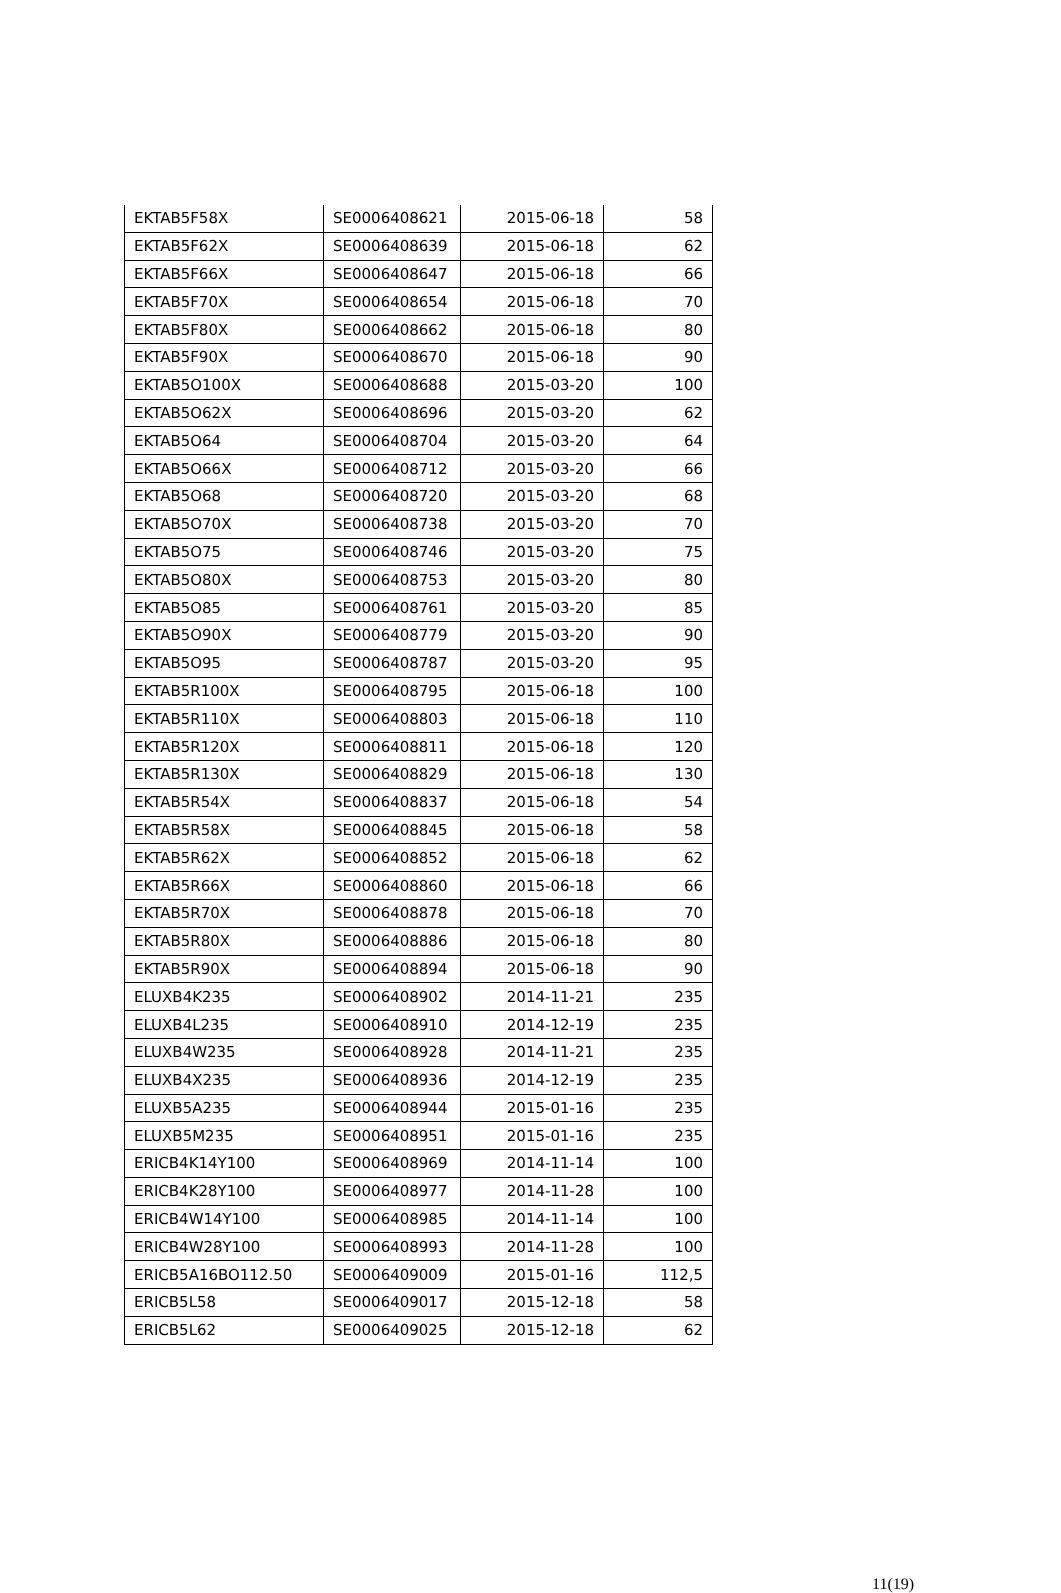| EKTAB5F58X | SE0006408621 | 2015-06-18 | 58 |
| EKTAB5F62X | SE0006408639 | 2015-06-18 | 62 |
| EKTAB5F66X | SE0006408647 | 2015-06-18 | 66 |
| EKTAB5F70X | SE0006408654 | 2015-06-18 | 70 |
| EKTAB5F80X | SE0006408662 | 2015-06-18 | 80 |
| EKTAB5F90X | SE0006408670 | 2015-06-18 | 90 |
| EKTAB5O100X | SE0006408688 | 2015-03-20 | 100 |
| EKTAB5O62X | SE0006408696 | 2015-03-20 | 62 |
| EKTAB5O64 | SE0006408704 | 2015-03-20 | 64 |
| EKTAB5O66X | SE0006408712 | 2015-03-20 | 66 |
| EKTAB5O68 | SE0006408720 | 2015-03-20 | 68 |
| EKTAB5O70X | SE0006408738 | 2015-03-20 | 70 |
| EKTAB5O75 | SE0006408746 | 2015-03-20 | 75 |
| EKTAB5O80X | SE0006408753 | 2015-03-20 | 80 |
| EKTAB5O85 | SE0006408761 | 2015-03-20 | 85 |
| EKTAB5O90X | SE0006408779 | 2015-03-20 | 90 |
| EKTAB5O95 | SE0006408787 | 2015-03-20 | 95 |
| EKTAB5R100X | SE0006408795 | 2015-06-18 | 100 |
| EKTAB5R110X | SE0006408803 | 2015-06-18 | 110 |
| EKTAB5R120X | SE0006408811 | 2015-06-18 | 120 |
| EKTAB5R130X | SE0006408829 | 2015-06-18 | 130 |
| EKTAB5R54X | SE0006408837 | 2015-06-18 | 54 |
| EKTAB5R58X | SE0006408845 | 2015-06-18 | 58 |
| EKTAB5R62X | SE0006408852 | 2015-06-18 | 62 |
| EKTAB5R66X | SE0006408860 | 2015-06-18 | 66 |
| EKTAB5R70X | SE0006408878 | 2015-06-18 | 70 |
| EKTAB5R80X | SE0006408886 | 2015-06-18 | 80 |
| EKTAB5R90X | SE0006408894 | 2015-06-18 | 90 |
| ELUXB4K235 | SE0006408902 | 2014-11-21 | 235 |
| ELUXB4L235 | SE0006408910 | 2014-12-19 | 235 |
| ELUXB4W235 | SE0006408928 | 2014-11-21 | 235 |
| ELUXB4X235 | SE0006408936 | 2014-12-19 | 235 |
| ELUXB5A235 | SE0006408944 | 2015-01-16 | 235 |
| ELUXB5M235 | SE0006408951 | 2015-01-16 | 235 |
| ERICB4K14Y100 | SE0006408969 | 2014-11-14 | 100 |
| ERICB4K28Y100 | SE0006408977 | 2014-11-28 | 100 |
| ERICB4W14Y100 | SE0006408985 | 2014-11-14 | 100 |
| ERICB4W28Y100 | SE0006408993 | 2014-11-28 | 100 |
| ERICB5A16BO112.50 | SE0006409009 | 2015-01-16 | 112,5 |
| ERICB5L58 | SE0006409017 | 2015-12-18 | 58 |
| ERICB5L62 | SE0006409025 | 2015-12-18 | 62 |
11(19)